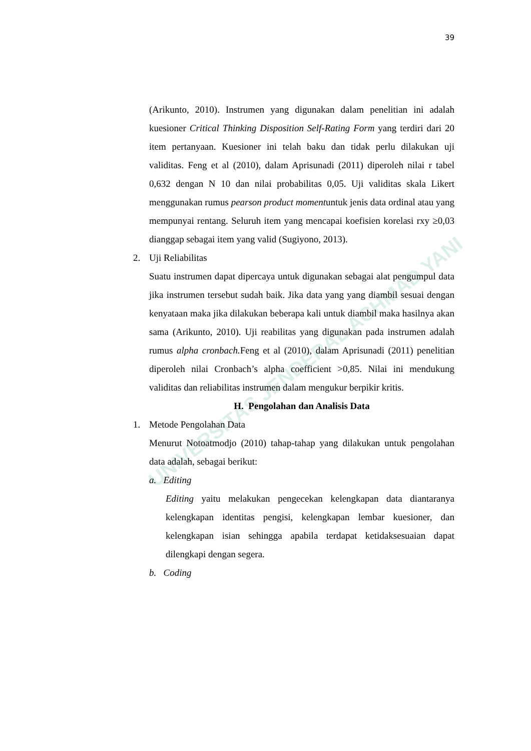39
UNIVERSITAS JENDERAL ACHMAD YANI
(Arikunto, 2010). Instrumen yang digunakan dalam penelitian ini adalah kuesioner Critical Thinking Disposition Self-Rating Form yang terdiri dari 20 item pertanyaan. Kuesioner ini telah baku dan tidak perlu dilakukan uji validitas. Feng et al (2010), dalam Aprisunadi (2011) diperoleh nilai r tabel 0,632 dengan N 10 dan nilai probabilitas 0,05. Uji validitas skala Likert menggunakan rumus pearson product momentuntuk jenis data ordinal atau yang mempunyai rentang. Seluruh item yang mencapai koefisien korelasi rxy ≥0,03 dianggap sebagai item yang valid (Sugiyono, 2013).
2. Uji Reliabilitas
Suatu instrumen dapat dipercaya untuk digunakan sebagai alat pengumpul data jika instrumen tersebut sudah baik. Jika data yang yang diambil sesuai dengan kenyataan maka jika dilakukan beberapa kali untuk diambil maka hasilnya akan sama (Arikunto, 2010). Uji reabilitas yang digunakan pada instrumen adalah rumus alpha cronbach. Feng et al (2010), dalam Aprisunadi (2011) penelitian diperoleh nilai Cronbach’s alpha coefficient >0,85. Nilai ini mendukung validitas dan reliabilitas instrumen dalam mengukur berpikir kritis.
H. Pengolahan dan Analisis Data
1. Metode Pengolahan Data
Menurut Notoatmodjo (2010) tahap-tahap yang dilakukan untuk pengolahan data adalah, sebagai berikut:
a. Editing
Editing yaitu melakukan pengecekan kelengkapan data diantaranya kelengkapan identitas pengisi, kelengkapan lembar kuesioner, dan kelengkapan isian sehingga apabila terdapat ketidaksesuaian dapat dilengkapi dengan segera.
b. Coding